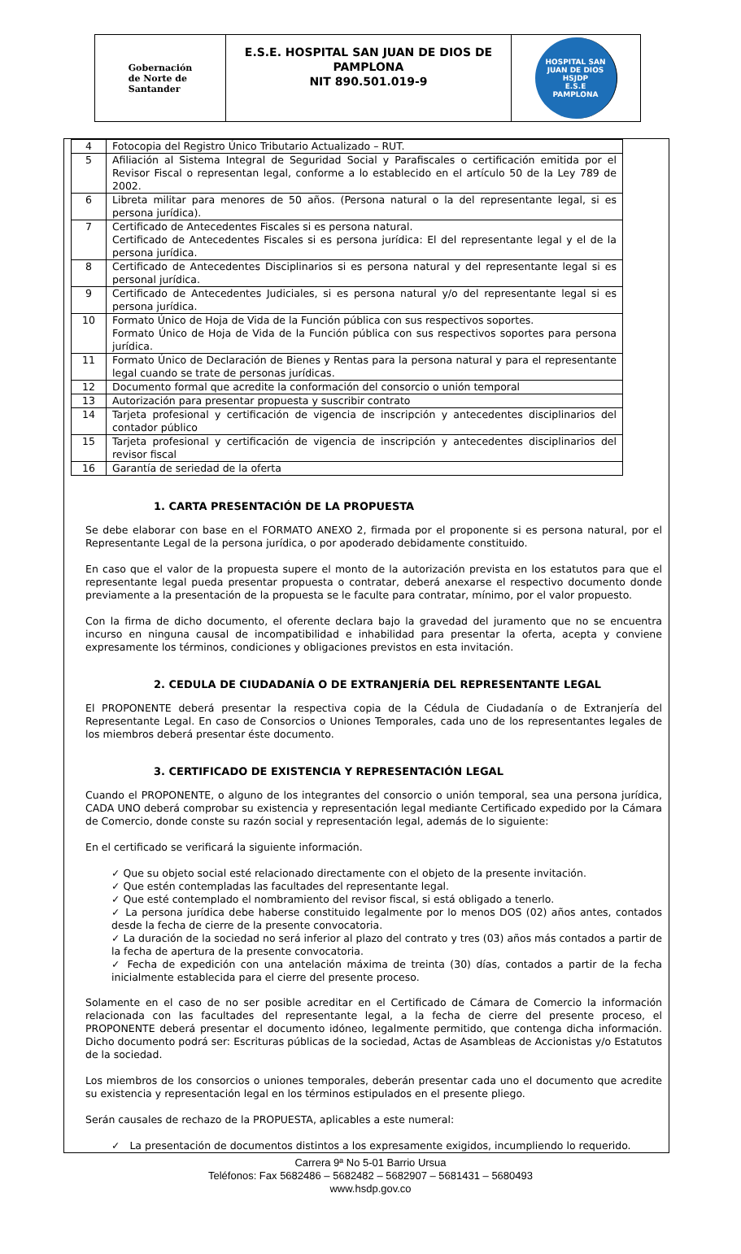Gobernación
de Norte de
Santander
E.S.E. HOSPITAL SAN JUAN DE DIOS DE
PAMPLONA
NIT 890.501.019-9
HOSPITAL SAN JUAN DE DIOS
HSJDP
E.S.E
PAMPLONA
| 4 | Fotocopia del Registro Único Tributario Actualizado – RUT. |
| 5 | Afiliación al Sistema Integral de Seguridad Social y Parafiscales o certificación emitida por el Revisor Fiscal o representan legal, conforme a lo establecido en el artículo 50 de la Ley 789 de 2002. |
| 6 | Libreta militar para menores de 50 años. (Persona natural o la del representante legal, si es persona jurídica). |
| 7 | Certificado de Antecedentes Fiscales si es persona natural. Certificado de Antecedentes Fiscales si es persona jurídica: El del representante legal y el de la persona jurídica. |
| 8 | Certificado de Antecedentes Disciplinarios si es persona natural y del representante legal si es personal jurídica. |
| 9 | Certificado de Antecedentes Judiciales, si es persona natural y/o del representante legal si es persona jurídica. |
| 10 | Formato Único de Hoja de Vida de la Función pública con sus respectivos soportes. Formato Único de Hoja de Vida de la Función pública con sus respectivos soportes para persona jurídica. |
| 11 | Formato Único de Declaración de Bienes y Rentas para la persona natural y para el representante legal cuando se trate de personas jurídicas. |
| 12 | Documento formal que acredite la conformación del consorcio o unión temporal |
| 13 | Autorización para presentar propuesta y suscribir contrato |
| 14 | Tarjeta profesional y certificación de vigencia de inscripción y antecedentes disciplinarios del contador público |
| 15 | Tarjeta profesional y certificación de vigencia de inscripción y antecedentes disciplinarios del revisor fiscal |
| 16 | Garantía de seriedad de la oferta |
1. CARTA PRESENTACIÓN DE LA PROPUESTA
Se debe elaborar con base en el FORMATO ANEXO 2, firmada por el proponente si es persona natural, por el Representante Legal de la persona jurídica, o por apoderado debidamente constituido.
En caso que el valor de la propuesta supere el monto de la autorización prevista en los estatutos para que el representante legal pueda presentar propuesta o contratar, deberá anexarse el respectivo documento donde previamente a la presentación de la propuesta se le faculte para contratar, mínimo, por el valor propuesto.
Con la firma de dicho documento, el oferente declara bajo la gravedad del juramento que no se encuentra incurso en ninguna causal de incompatibilidad e inhabilidad para presentar la oferta, acepta y conviene expresamente los términos, condiciones y obligaciones previstos en esta invitación.
2. CEDULA DE CIUDADANÍA O DE EXTRANJERÍA DEL REPRESENTANTE LEGAL
El PROPONENTE deberá presentar la respectiva copia de la Cédula de Ciudadanía o de Extranjería del Representante Legal. En caso de Consorcios o Uniones Temporales, cada uno de los representantes legales de los miembros deberá presentar éste documento.
3. CERTIFICADO DE EXISTENCIA Y REPRESENTACIÓN LEGAL
Cuando el PROPONENTE, o alguno de los integrantes del consorcio o unión temporal, sea una persona jurídica, CADA UNO deberá comprobar su existencia y representación legal mediante Certificado expedido por la Cámara de Comercio, donde conste su razón social y representación legal, además de lo siguiente:
En el certificado se verificará la siguiente información.
✓ Que su objeto social esté relacionado directamente con el objeto de la presente invitación.
✓ Que estén contempladas las facultades del representante legal.
✓ Que esté contemplado el nombramiento del revisor fiscal, si está obligado a tenerlo.
✓ La persona jurídica debe haberse constituido legalmente por lo menos DOS (02) años antes, contados desde la fecha de cierre de la presente convocatoria.
✓ La duración de la sociedad no será inferior al plazo del contrato y tres (03) años más contados a partir de la fecha de apertura de la presente convocatoria.
✓ Fecha de expedición con una antelación máxima de treinta (30) días, contados a partir de la fecha inicialmente establecida para el cierre del presente proceso.
Solamente en el caso de no ser posible acreditar en el Certificado de Cámara de Comercio la información relacionada con las facultades del representante legal, a la fecha de cierre del presente proceso, el PROPONENTE deberá presentar el documento idóneo, legalmente permitido, que contenga dicha información. Dicho documento podrá ser: Escrituras públicas de la sociedad, Actas de Asambleas de Accionistas y/o Estatutos de la sociedad.
Los miembros de los consorcios o uniones temporales, deberán presentar cada uno el documento que acredite su existencia y representación legal en los términos estipulados en el presente pliego.
Serán causales de rechazo de la PROPUESTA, aplicables a este numeral:
✓ La presentación de documentos distintos a los expresamente exigidos, incumpliendo lo requerido.
Carrera 9ª No 5-01 Barrio Ursua
Teléfonos: Fax 5682486 – 5682482 – 5682907 – 5681431 – 5680493
www.hsdp.gov.co